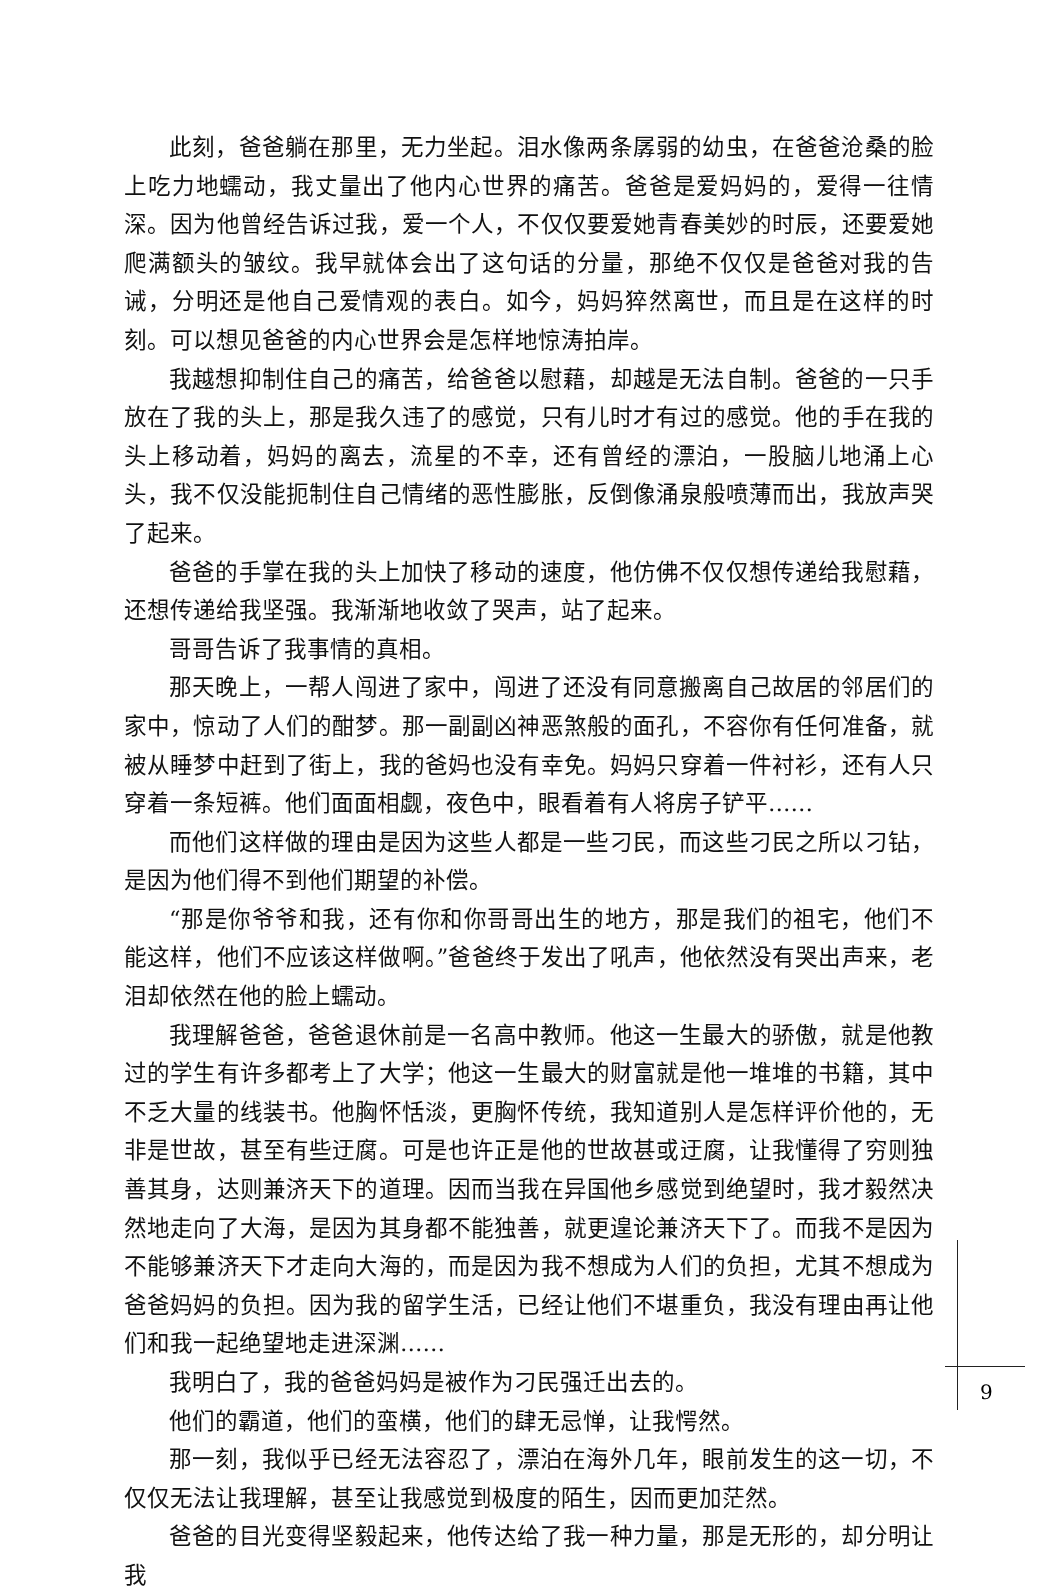此刻，爸爸躺在那里，无力坐起。泪水像两条孱弱的幼虫，在爸爸沧桑的脸上吃力地蠕动，我丈量出了他内心世界的痛苦。爸爸是爱妈妈的，爱得一往情深。因为他曾经告诉过我，爱一个人，不仅仅要爱她青春美妙的时辰，还要爱她爬满额头的皱纹。我早就体会出了这句话的分量，那绝不仅仅是爸爸对我的告诫，分明还是他自己爱情观的表白。如今，妈妈猝然离世，而且是在这样的时刻。可以想见爸爸的内心世界会是怎样地惊涛拍岸。
我越想抑制住自己的痛苦，给爸爸以慰藉，却越是无法自制。爸爸的一只手放在了我的头上，那是我久违了的感觉，只有儿时才有过的感觉。他的手在我的头上移动着，妈妈的离去，流星的不幸，还有曾经的漂泊，一股脑儿地涌上心头，我不仅没能扼制住自己情绪的恶性膨胀，反倒像涌泉般喷薄而出，我放声哭了起来。
爸爸的手掌在我的头上加快了移动的速度，他仿佛不仅仅想传递给我慰藉，还想传递给我坚强。我渐渐地收敛了哭声，站了起来。
哥哥告诉了我事情的真相。
那天晚上，一帮人闯进了家中，闯进了还没有同意搬离自己故居的邻居们的家中，惊动了人们的酣梦。那一副副凶神恶煞般的面孔，不容你有任何准备，就被从睡梦中赶到了街上，我的爸妈也没有幸免。妈妈只穿着一件衬衫，还有人只穿着一条短裤。他们面面相觑，夜色中，眼看着有人将房子铲平……
而他们这样做的理由是因为这些人都是一些刁民，而这些刁民之所以刁钻，是因为他们得不到他们期望的补偿。
“那是你爷爷和我，还有你和你哥哥出生的地方，那是我们的祖宅，他们不能这样，他们不应该这样做啊。”爸爸终于发出了吼声，他依然没有哭出声来，老泪却依然在他的脸上蠕动。
我理解爸爸，爸爸退休前是一名高中教师。他这一生最大的骄傲，就是他教过的学生有许多都考上了大学；他这一生最大的财富就是他一堆堆的书籍，其中不乏大量的线装书。他胸怀恬淡，更胸怀传统，我知道别人是怎样评价他的，无非是世故，甚至有些迂腐。可是也许正是他的世故甚或迂腐，让我懂得了穷则独善其身，达则兼济天下的道理。因而当我在异国他乡感觉到绝望时，我才毅然决然地走向了大海，是因为其身都不能独善，就更遑论兼济天下了。而我不是因为不能够兼济天下才走向大海的，而是因为我不想成为人们的负担，尤其不想成为爸爸妈妈的负担。因为我的留学生活，已经让他们不堪重负，我没有理由再让他们和我一起绝望地走进深渊……
我明白了，我的爸爸妈妈是被作为刁民强迁出去的。
他们的霸道，他们的蛮横，他们的肆无忌惮，让我愕然。
那一刻，我似乎已经无法容忍了，漂泊在海外几年，眼前发生的这一切，不仅仅无法让我理解，甚至让我感觉到极度的陌生，因而更加茫然。
爸爸的目光变得坚毅起来，他传达给了我一种力量，那是无形的，却分明让我
9